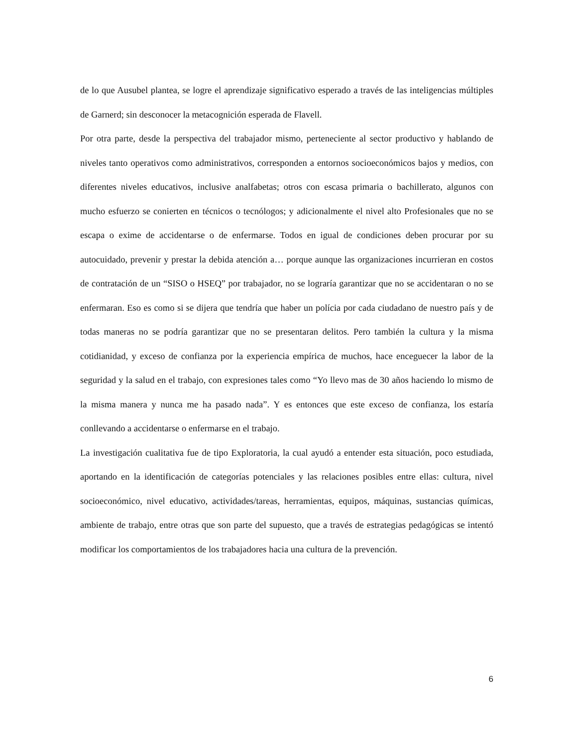de lo que Ausubel plantea, se logre el aprendizaje significativo esperado a través de las inteligencias múltiples de Garnerd; sin desconocer la metacognición esperada de Flavell.
Por otra parte, desde la perspectiva del trabajador mismo, perteneciente al sector productivo y hablando de niveles tanto operativos como administrativos, corresponden a entornos socioeconómicos bajos y medios, con diferentes niveles educativos, inclusive analfabetas; otros con escasa primaria o bachillerato, algunos con mucho esfuerzo se conierten en técnicos o tecnólogos; y adicionalmente el nivel alto Profesionales que no se escapa o exime de accidentarse o de enfermarse. Todos en igual de condiciones deben procurar por su autocuidado, prevenir y prestar la debida atención a… porque aunque las organizaciones incurrieran en costos de contratación de un “SISO o HSEQ” por trabajador, no se lograría garantizar que no se accidentaran o no se enfermaran. Eso es como si se dijera que tendría que haber un polícia por cada ciudadano de nuestro país y de todas maneras no se podría garantizar que no se presentaran delitos. Pero también la cultura y la misma cotidianidad, y exceso de confianza por la experiencia empírica de muchos, hace enceguecer la labor de la seguridad y la salud en el trabajo, con expresiones tales como “Yo llevo mas de 30 años haciendo lo mismo de la misma manera y nunca me ha pasado nada”. Y es entonces que este exceso de confianza, los estaría conllevando a accidentarse o enfermarse en el trabajo.
La investigación cualitativa fue de tipo Exploratoria, la cual ayudó a entender esta situación, poco estudiada, aportando en la identificación de categorías potenciales y las relaciones posibles entre ellas: cultura, nivel socioeconómico, nivel educativo, actividades/tareas, herramientas, equipos, máquinas, sustancias químicas, ambiente de trabajo, entre otras que son parte del supuesto, que a través de estrategias pedagógicas se intentó modificar los comportamientos de los trabajadores hacia una cultura de la prevención.
6